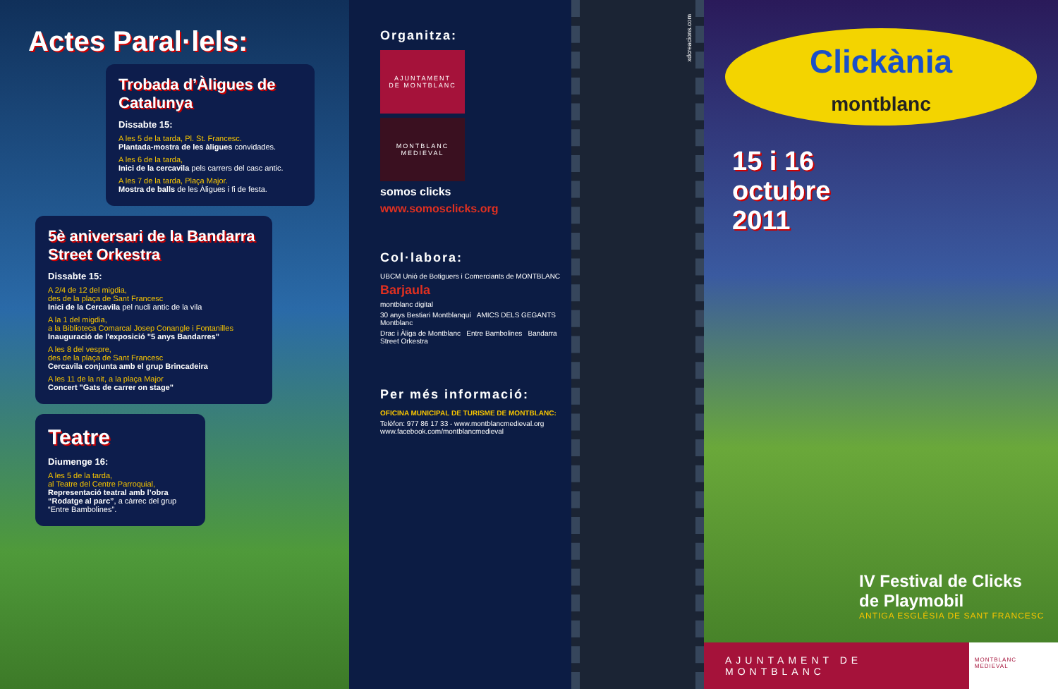Actes Paral·lels:
Trobada d’Àligues de Catalunya
Dissabte 15:
A les 5 de la tarda, Pl. St. Francesc.
Plantada-mostra de les àligues convidades.
A les 6 de la tarda,
Inici de la cercavila pels carrers del casc antic.
A les 7 de la tarda, Plaça Major.
Mostra de balls de les Àligues i fi de festa.
5è aniversari de la Bandarra Street Orkestra
Dissabte 15:
A 2/4 de 12 del migdia,
des de la plaça de Sant Francesc
Inici de la Cercavila pel nucli antic de la vila
A la 1 del migdia,
a la Biblioteca Comarcal Josep Conangle i Fontanilles
Inauguració de l'exposició "5 anys Bandarres"
A les 8 del vespre,
des de la plaça de Sant Francesc
Cercavila conjunta amb el grup Brincadeira
A les 11 de la nit, a la plaça Major
Concert "Gats de carrer on stage"
Teatre
Diumenge 16:
A les 5 de la tarda,
al Teatre del Centre Parroquial,
Representació teatral amb l’obra “Rodatge al parc”, a càrrec del grup “Entre Bambolines”.
Organitza:
AJUNTAMENT
DE MONTBLANC
MONTBLANC
MEDIEVAL
somos clicks
www.somosclicks.org
Col·labora:
UBCM Unió de Botiguers i Comerciants de MONTBLANC
Barjaula
montblanc digital
30 anys Bestiari Montblanquí AMICS DELS GEGANTS Montblanc
Drac i Àliga de Montblanc Entre Bambolines Bandarra Street Orkestra
Per més informació:
OFICINA MUNICIPAL DE TURISME DE MONTBLANC:
Telèfon: 977 86 17 33 - www.montblancmedieval.org
www.facebook.com/montblancmedieval
xdcreacions.com
Clickània
montblanc
15 i 16
octubre
2011
IV Festival de Clicks
de Playmobil
ANTIGA ESGLÉSIA DE SANT FRANCESC
AJUNTAMENT DE MONTBLANC MONTBLANC MEDIEVAL